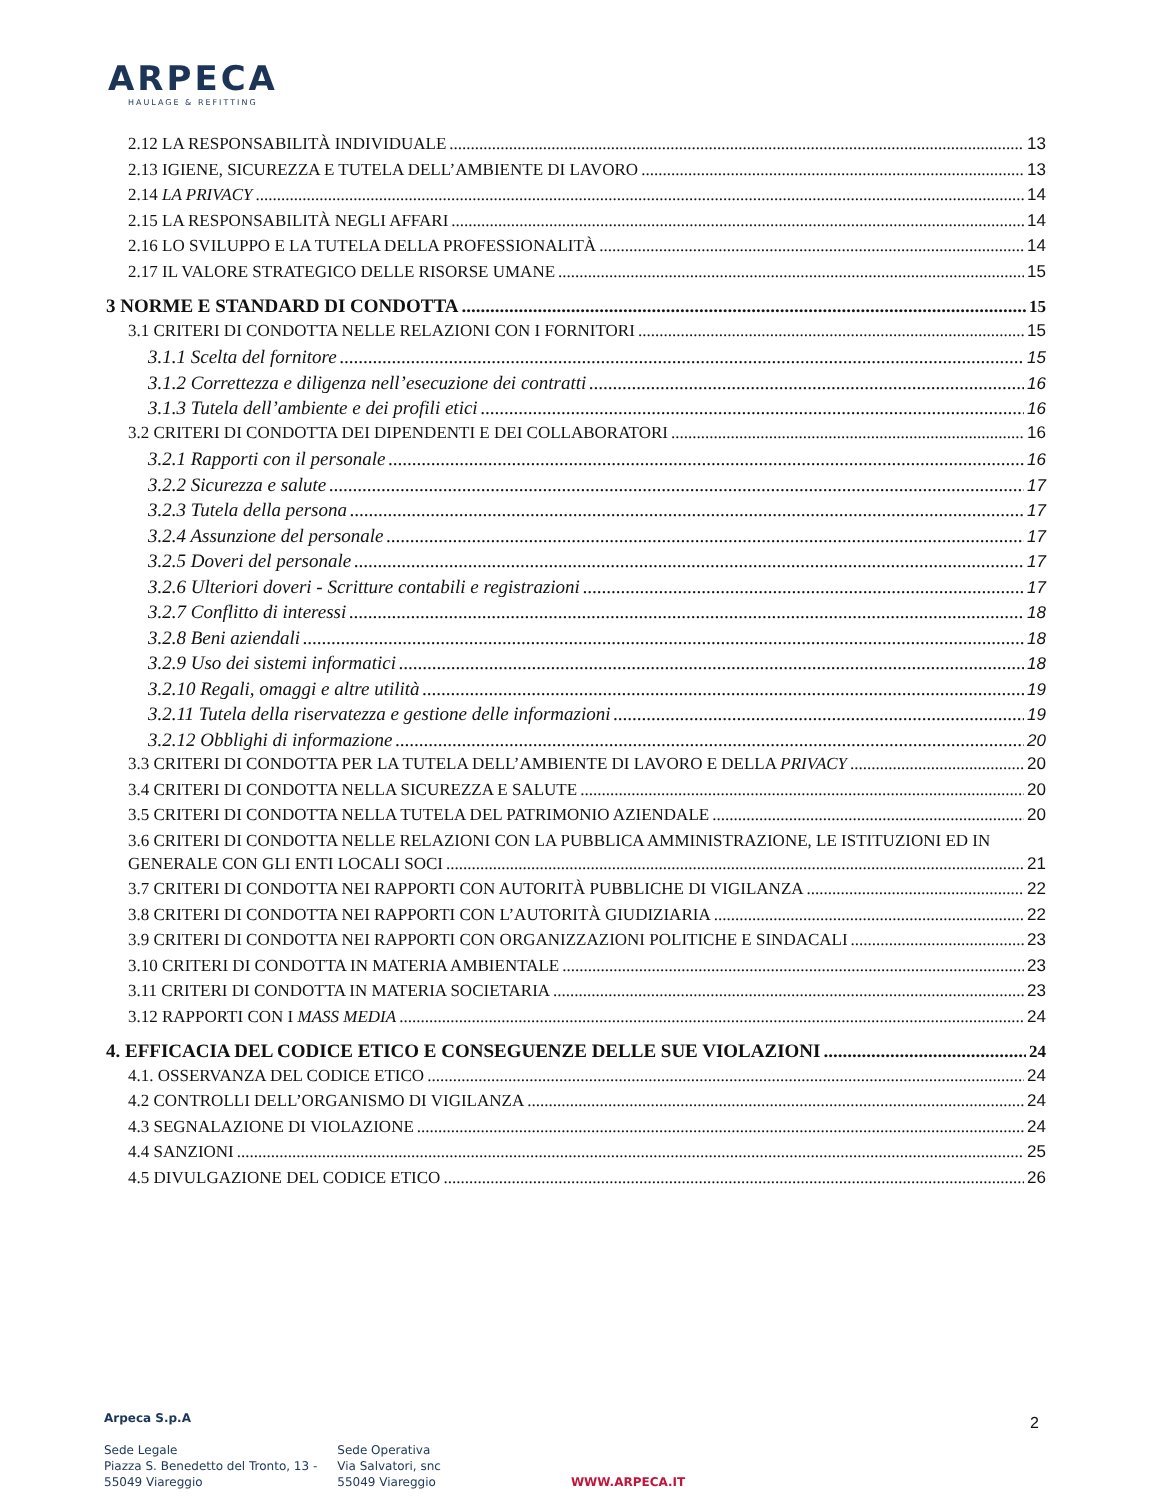ARPECA
HAULAGE & REFITTING
2.12 LA RESPONSABILITÀ INDIVIDUALE 13
2.13 IGIENE, SICUREZZA E TUTELA DELL’AMBIENTE DI LAVORO 13
2.14 LA PRIVACY 14
2.15 LA RESPONSABILITÀ NEGLI AFFARI 14
2.16 LO SVILUPPO E LA TUTELA DELLA PROFESSIONALITÀ 14
2.17 IL VALORE STRATEGICO DELLE RISORSE UMANE 15
3 NORME E STANDARD DI CONDOTTA 15
3.1 CRITERI DI CONDOTTA NELLE RELAZIONI CON I FORNITORI 15
3.1.1 Scelta del fornitore 15
3.1.2 Correttezza e diligenza nell’esecuzione dei contratti 16
3.1.3 Tutela dell’ambiente e dei profili etici 16
3.2 CRITERI DI CONDOTTA DEI DIPENDENTI E DEI COLLABORATORI 16
3.2.1 Rapporti con il personale 16
3.2.2 Sicurezza e salute 17
3.2.3 Tutela della persona 17
3.2.4 Assunzione del personale 17
3.2.5 Doveri del personale 17
3.2.6 Ulteriori doveri - Scritture contabili e registrazioni 17
3.2.7 Conflitto di interessi 18
3.2.8 Beni aziendali 18
3.2.9 Uso dei sistemi informatici 18
3.2.10 Regali, omaggi e altre utilità 19
3.2.11 Tutela della riservatezza e gestione delle informazioni 19
3.2.12 Obblighi di informazione 20
3.3 CRITERI DI CONDOTTA PER LA TUTELA DELL’AMBIENTE DI LAVORO E DELLA PRIVACY 20
3.4 CRITERI DI CONDOTTA NELLA SICUREZZA E SALUTE 20
3.5 CRITERI DI CONDOTTA NELLA TUTELA DEL PATRIMONIO AZIENDALE 20
3.6 CRITERI DI CONDOTTA NELLE RELAZIONI CON LA PUBBLICA AMMINISTRAZIONE, LE ISTITUZIONI ED IN
GENERALE CON GLI ENTI LOCALI SOCI 21
3.7 CRITERI DI CONDOTTA NEI RAPPORTI CON AUTORITÀ PUBBLICHE DI VIGILANZA 22
3.8 CRITERI DI CONDOTTA NEI RAPPORTI CON L’AUTORITÀ GIUDIZIARIA 22
3.9 CRITERI DI CONDOTTA NEI RAPPORTI CON ORGANIZZAZIONI POLITICHE E SINDACALI 23
3.10 CRITERI DI CONDOTTA IN MATERIA AMBIENTALE 23
3.11 CRITERI DI CONDOTTA IN MATERIA SOCIETARIA 23
3.12 RAPPORTI CON I MASS MEDIA 24
4. EFFICACIA DEL CODICE ETICO E CONSEGUENZE DELLE SUE VIOLAZIONI 24
4.1. OSSERVANZA DEL CODICE ETICO 24
4.2 CONTROLLI DELL’ORGANISMO DI VIGILANZA 24
4.3 SEGNALAZIONE DI VIOLAZIONE 24
4.4 SANZIONI 25
4.5 DIVULGAZIONE DEL CODICE ETICO 26
Arpeca S.p.A
Sede Legale
Piazza S. Benedetto del Tronto, 13 -
55049 Viareggio
Sede Operativa
Via Salvatori, snc
55049 Viareggio
WWW.ARPECA.IT
2